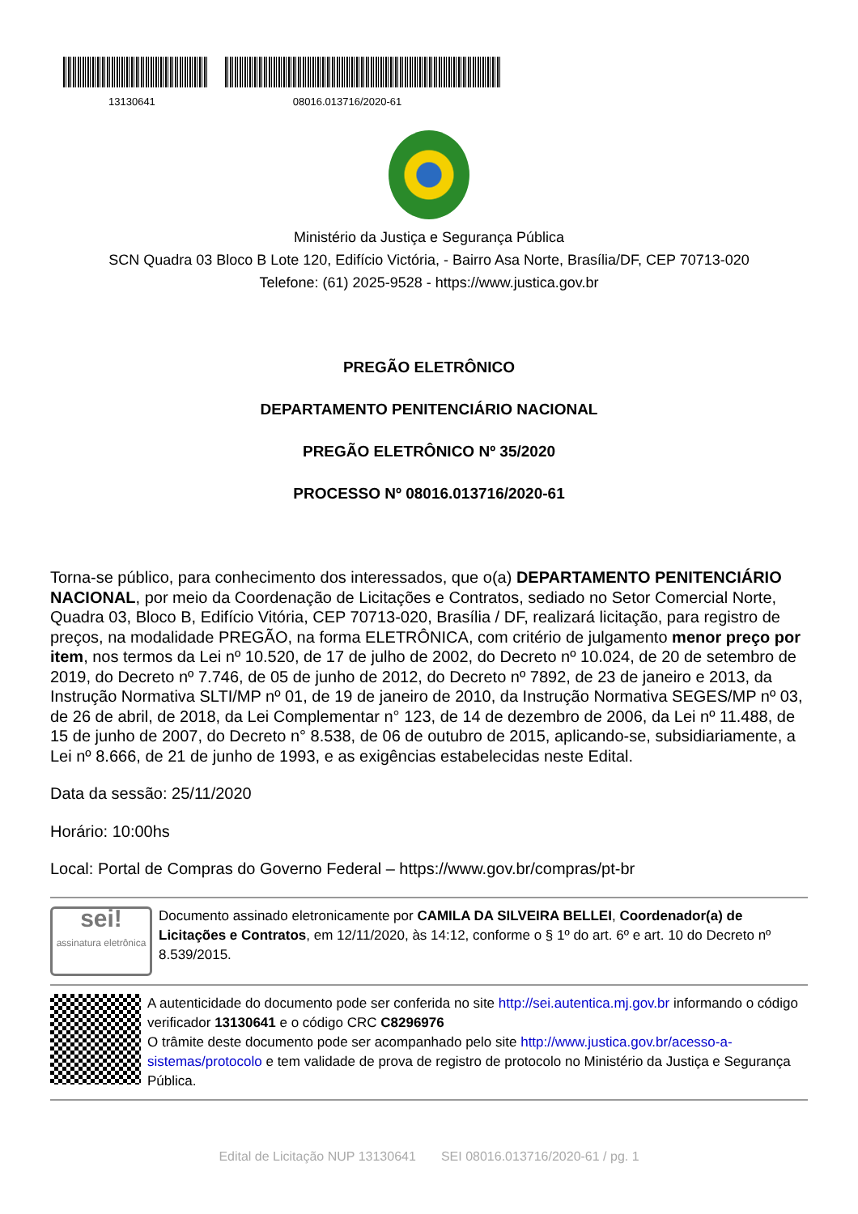13130641 08016.013716/2020-61
Ministério da Justiça e Segurança Pública
SCN Quadra 03 Bloco B Lote 120, Edifício Victória, - Bairro Asa Norte, Brasília/DF, CEP 70713-020
Telefone: (61) 2025-9528 - https://www.justica.gov.br
PREGÃO ELETRÔNICO
DEPARTAMENTO PENITENCIÁRIO NACIONAL
PREGÃO ELETRÔNICO Nº 35/2020
PROCESSO Nº 08016.013716/2020-61
Torna-se público, para conhecimento dos interessados, que o(a) DEPARTAMENTO PENITENCIÁRIO NACIONAL, por meio da Coordenação de Licitações e Contratos, sediado no Setor Comercial Norte, Quadra 03, Bloco B, Edifício Vitória, CEP 70713-020, Brasília / DF, realizará licitação, para registro de preços, na modalidade PREGÃO, na forma ELETRÔNICA, com critério de julgamento menor preço por item, nos termos da Lei nº 10.520, de 17 de julho de 2002, do Decreto nº 10.024, de 20 de setembro de 2019, do Decreto nº 7.746, de 05 de junho de 2012, do Decreto nº 7892, de 23 de janeiro e 2013, da Instrução Normativa SLTI/MP nº 01, de 19 de janeiro de 2010, da Instrução Normativa SEGES/MP nº 03, de 26 de abril, de 2018, da Lei Complementar n° 123, de 14 de dezembro de 2006, da Lei nº 11.488, de 15 de junho de 2007, do Decreto n° 8.538, de 06 de outubro de 2015, aplicando-se, subsidiariamente, a Lei nº 8.666, de 21 de junho de 1993, e as exigências estabelecidas neste Edital.
Data da sessão: 25/11/2020
Horário: 10:00hs
Local: Portal de Compras do Governo Federal – https://www.gov.br/compras/pt-br
sei!
assinatura eletrônica
Documento assinado eletronicamente por CAMILA DA SILVEIRA BELLEI, Coordenador(a) de Licitações e Contratos, em 12/11/2020, às 14:12, conforme o § 1º do art. 6º e art. 10 do Decreto nº 8.539/2015.
A autenticidade do documento pode ser conferida no site http://sei.autentica.mj.gov.br informando o código verificador 13130641 e o código CRC C8296976
O trâmite deste documento pode ser acompanhado pelo site http://www.justica.gov.br/acesso-a-sistemas/protocolo e tem validade de prova de registro de protocolo no Ministério da Justiça e Segurança Pública.
Edital de Licitação NUP 13130641 SEI 08016.013716/2020-61 / pg. 1